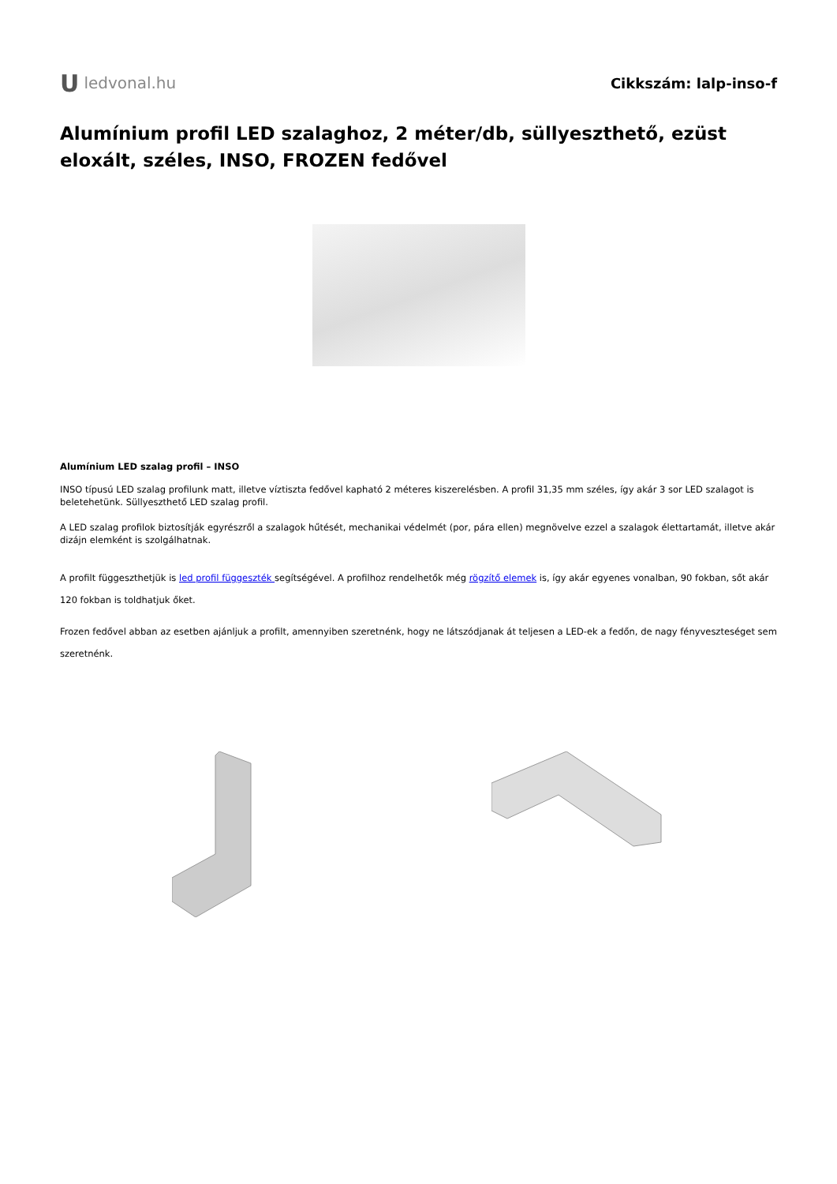Uledvonal.hu Cikkszám: lalp-inso-f
Alumínium profil LED szalaghoz, 2 méter/db, süllyeszthető, ezüst eloxált, széles, INSO, FROZEN fedővel
Alumínium LED szalag profil – INSO
INSO típusú LED szalag profilunk matt, illetve víztiszta fedővel kapható 2 méteres kiszerelésben. A profil 31,35 mm széles, így akár 3 sor LED szalagot is beletehetünk. Süllyeszthető LED szalag profil.
A LED szalag profilok biztosítják egyrészről a szalagok hűtését, mechanikai védelmét (por, pára ellen) megnövelve ezzel a szalagok élettartamát, illetve akár dizájn elemként is szolgálhatnak.
A profilt függeszthetjük is led profil függeszték segítségével. A profilhoz rendelhetők még rögzítő elemek is, így akár egyenes vonalban, 90 fokban, sőt akár 120 fokban is toldhatjuk őket.
Frozen fedővel abban az esetben ajánljuk a profilt, amennyiben szeretnénk, hogy ne látszódjanak át teljesen a LED-ek a fedőn, de nagy fényveszteséget sem szeretnénk.